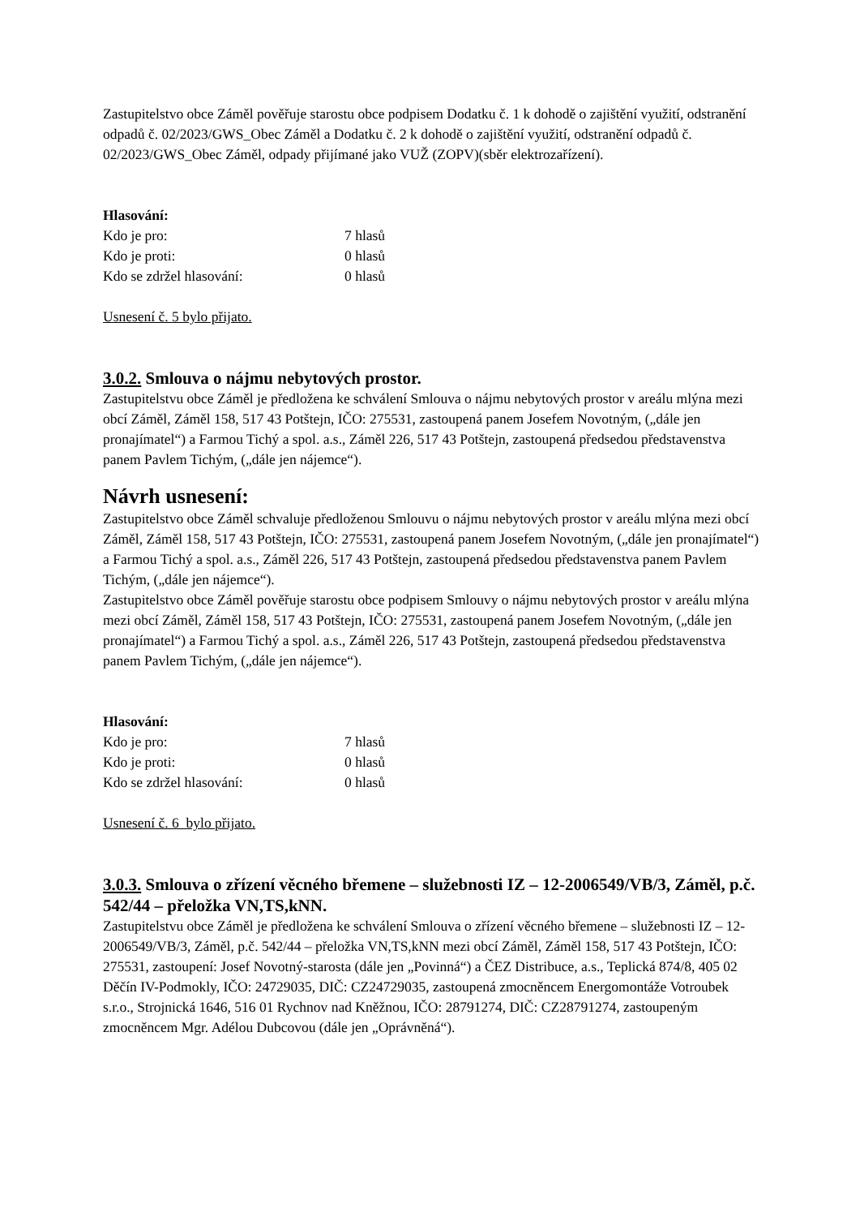Zastupitelstvo obce Záměl pověřuje starostu obce podpisem Dodatku č. 1 k dohodě o zajištění využití, odstranění odpadů č. 02/2023/GWS_Obec Záměl a Dodatku č. 2 k dohodě o zajištění využití, odstranění odpadů č. 02/2023/GWS_Obec Záměl, odpady přijímané jako VUŽ (ZOPV)(sběr elektrozařízení).
Hlasování:
| Kdo je pro: | 7 hlasů |
| Kdo je proti: | 0 hlasů |
| Kdo se zdržel hlasování: | 0 hlasů |
Usnesení č. 5 bylo přijato.
3.0.2. Smlouva o nájmu nebytových prostor.
Zastupitelstvu obce Záměl je předložena ke schválení Smlouva o nájmu nebytových prostor v areálu mlýna mezi obcí Záměl, Záměl 158, 517 43 Potštejn, IČO: 275531, zastoupená panem Josefem Novotným, („dále jen pronajímatel“) a Farmou Tichý a spol. a.s., Záměl 226, 517 43 Potštejn, zastoupená předsedou představenstva panem Pavlem Tichým, („dále jen nájemce“).
Návrh usnesení:
Zastupitelstvo obce Záměl schvaluje předloženou Smlouvu o nájmu nebytových prostor v areálu mlýna mezi obcí Záměl, Záměl 158, 517 43 Potštejn, IČO: 275531, zastoupená panem Josefem Novotným, („dále jen pronajímatel“) a Farmou Tichý a spol. a.s., Záměl 226, 517 43 Potštejn, zastoupená předsedou představenstva panem Pavlem Tichým, („dále jen nájemce“).
Zastupitelstvo obce Záměl pověřuje starostu obce podpisem Smlouvy o nájmu nebytových prostor v areálu mlýna mezi obcí Záměl, Záměl 158, 517 43 Potštejn, IČO: 275531, zastoupená panem Josefem Novotným, („dále jen pronajímatel“) a Farmou Tichý a spol. a.s., Záměl 226, 517 43 Potštejn, zastoupená předsedou představenstva panem Pavlem Tichým, („dále jen nájemce“).
Hlasování:
| Kdo je pro: | 7 hlasů |
| Kdo je proti: | 0 hlasů |
| Kdo se zdržel hlasování: | 0 hlasů |
Usnesení č. 6 bylo přijato.
3.0.3. Smlouva o zřízení věcného břemene – služebnosti IZ – 12-2006549/VB/3, Záměl, p.č. 542/44 – přeložka VN,TS,kNN.
Zastupitelstvu obce Záměl je předložena ke schválení Smlouva o zřízení věcného břemene – služebnosti IZ – 12-2006549/VB/3, Záměl, p.č. 542/44 – přeložka VN,TS,kNN mezi obcí Záměl, Záměl 158, 517 43 Potštejn, IČO: 275531, zastoupení: Josef Novotný-starosta (dále jen „Povinná“) a ČEZ Distribuce, a.s., Teplická 874/8, 405 02 Děčín IV-Podmokly, IČO: 24729035, DIČ: CZ24729035, zastoupená zmocněncem Energomontáže Votroubek s.r.o., Strojnická 1646, 516 01 Rychnov nad Kněžnou, IČO: 28791274, DIČ: CZ28791274, zastoupeným zmocněncem Mgr. Adélou Dubcovou (dále jen „Oprávněná“).